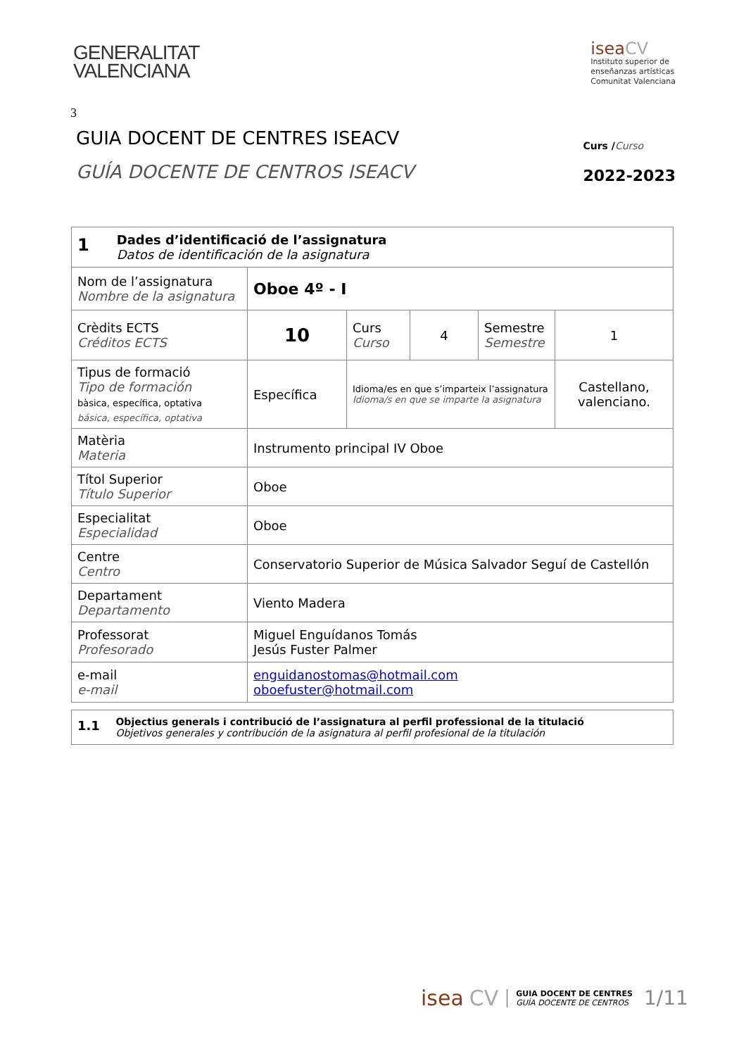GENERALITAT
VALENCIANA
isea CV
Instituto superior de
enseñanzas artísticas
Comunitat Valenciana
3
GUIA DOCENT DE CENTRES ISEACV
GUÍA DOCENTE DE CENTROS ISEACV
Curs /Curso
2022-2023
| 1 Dades d’identificació de l’assignatura Datos de identificación de la asignatura | | | | | |
| Nom de l’assignatura Nombre de la asignatura | Oboe 4º - I | | | | |
| Crèdits ECTS Créditos ECTS | 10 | Curs Curso | 4 | Semestre Semestre | 1 |
| Tipus de formació Tipo de formación bàsica, específica, optativa básica, específica, optativa | Específica | Idioma/es en que s’imparteix l’assignatura Idioma/s en que se imparte la asignatura | | | Castellano, valenciano. |
| Matèria Materia | Instrumento principal IV Oboe | | | | |
| Títol Superior Título Superior | Oboe | | | | |
| Especialitat Especialidad | Oboe | | | | |
| Centre Centro | Conservatorio Superior de Música Salvador Seguí de Castellón | | | | |
| Departament Departamento | Viento Madera | | | | |
| Professorat Profesorado | Miguel Enguídanos Tomás Jesús Fuster Palmer | | | | |
| e-mail e-mail | enguidanostomas@hotmail.com oboefuster@hotmail.com | | | | |
| 1.1 Objectius generals i contribució de l’assignatura al perfil professional de la titulació Objetivos generales y contribución de la asignatura al perfil profesional de la titulación |
isea CV GUIA DOCENT DE CENTRES
GUÍA DOCENTE DE CENTROS 1/11